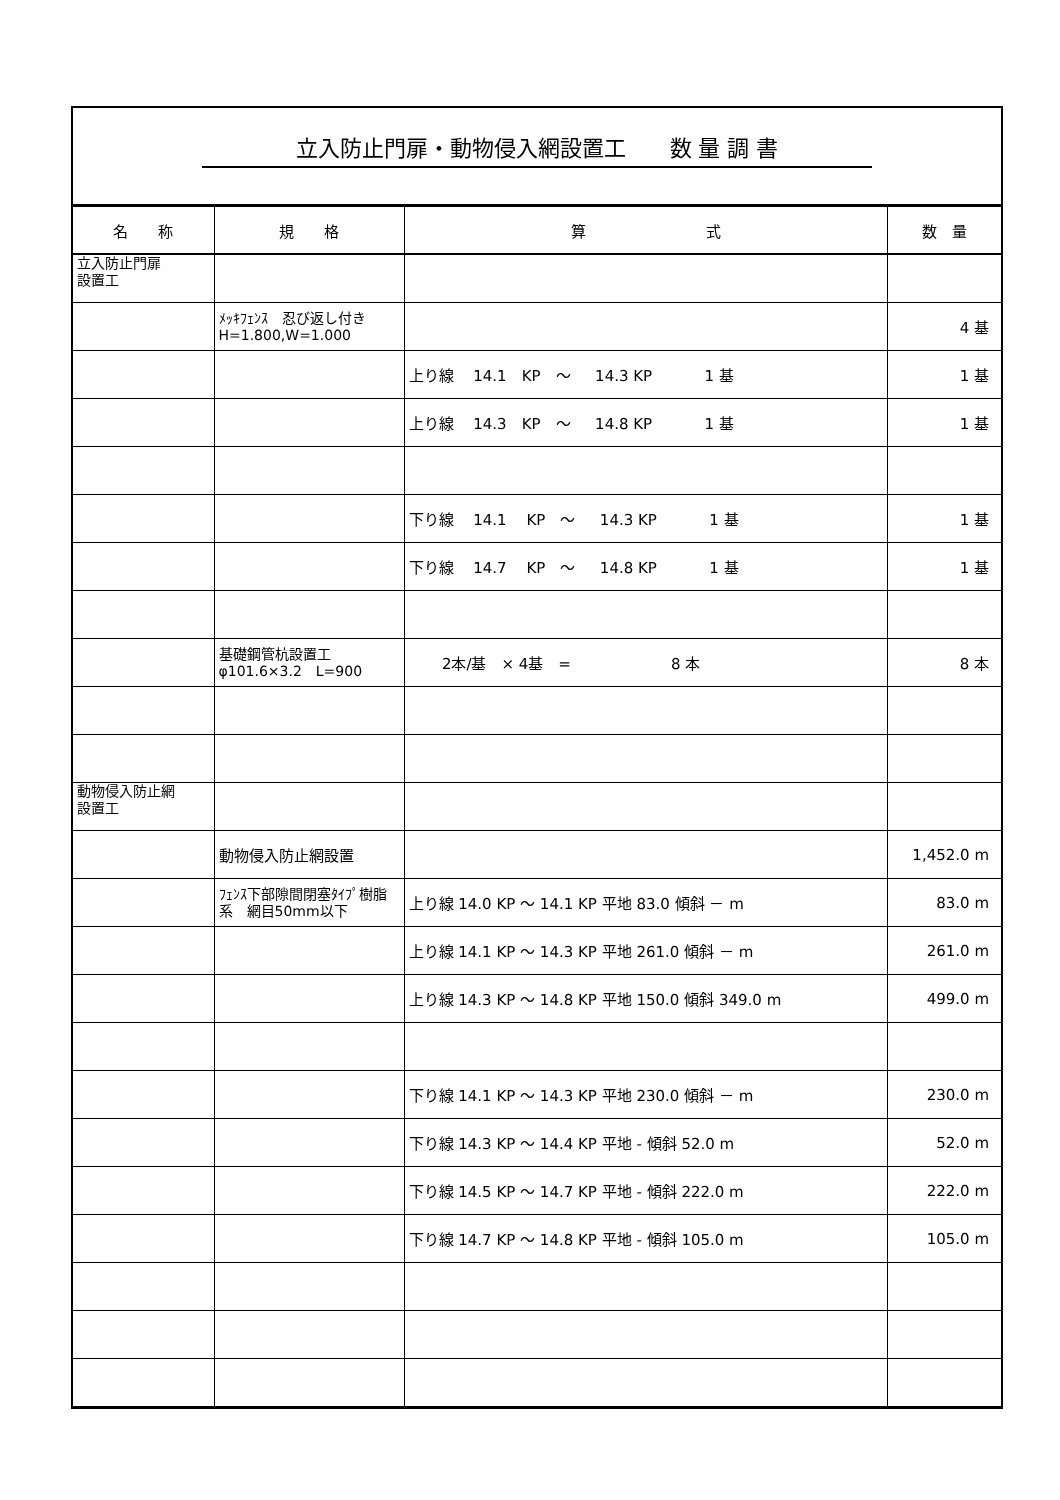立入防止門扉・動物侵入網設置工　　数 量 調 書
| 名 称 | 規 格 | 算 式 | 数 量 |
| --- | --- | --- | --- |
| 立入防止門扉 設置工 | | | |
| | ﾒｯｷﾌｪﾝｽ 忍び返し付き H=1.800,W=1.000 | | 4 基 |
| | | 上り線 14.1 KP ～ 14.3 KP 1 基 | 1 基 |
| | | 上り線 14.3 KP ～ 14.8 KP 1 基 | 1 基 |
| | | 下り線 14.1 KP ～ 14.3 KP 1 基 | 1 基 |
| | | 下り線 14.7 KP ～ 14.8 KP 1 基 | 1 基 |
| | 基礎鋼管杭設置工 φ101.6×3.2 L=900 | 2本/基 × 4基 = 8 本 | 8 本 |
| 動物侵入防止網 設置工 | | | |
| | 動物侵入防止網設置 | | 1,452.0 m |
| | ﾌｪﾝｽ下部隙間閉塞ﾀｲﾌﾟ樹脂系 網目50mm以下 | 上り線 14.0 KP ～ 14.1 KP 平地 83.0 傾斜 － m | 83.0 m |
| | | 上り線 14.1 KP ～ 14.3 KP 平地 261.0 傾斜 － m | 261.0 m |
| | | 上り線 14.3 KP ～ 14.8 KP 平地 150.0 傾斜 349.0 m | 499.0 m |
| | | 下り線 14.1 KP ～ 14.3 KP 平地 230.0 傾斜 － m | 230.0 m |
| | | 下り線 14.3 KP ～ 14.4 KP 平地 - 傾斜 52.0 m | 52.0 m |
| | | 下り線 14.5 KP ～ 14.7 KP 平地 - 傾斜 222.0 m | 222.0 m |
| | | 下り線 14.7 KP ～ 14.8 KP 平地 - 傾斜 105.0 m | 105.0 m |